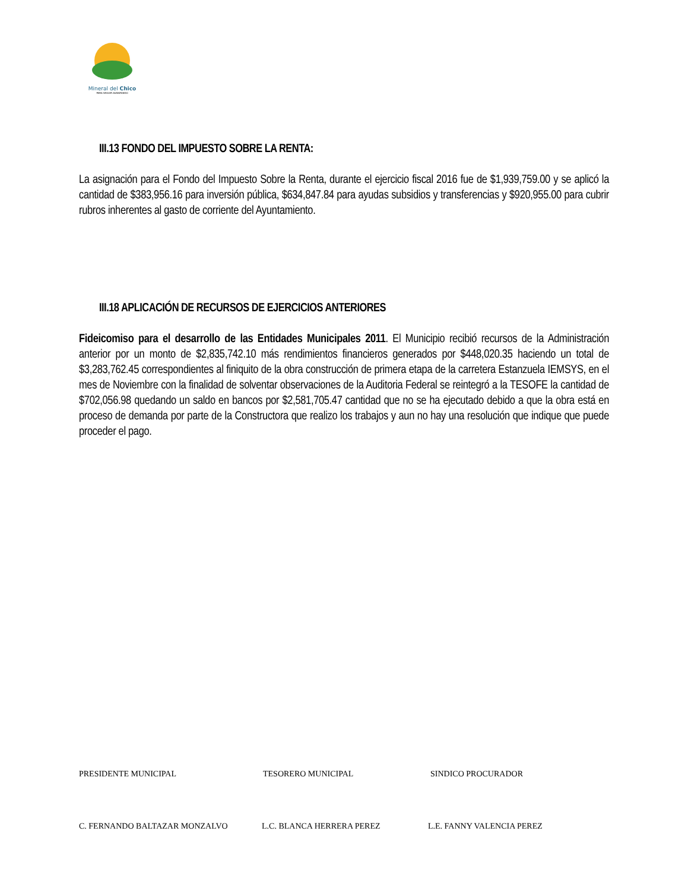Mineral del Chico
PARA SEGUIR AVANZANDO
III.13 FONDO DEL IMPUESTO SOBRE LA RENTA:
La asignación para el Fondo del Impuesto Sobre la Renta, durante el ejercicio fiscal 2016 fue de $1,939,759.00 y se aplicó la cantidad de $383,956.16 para inversión pública, $634,847.84 para ayudas subsidios y transferencias y $920,955.00 para cubrir rubros inherentes al gasto de corriente del Ayuntamiento.
III.18 APLICACIÓN DE RECURSOS DE EJERCICIOS ANTERIORES
Fideicomiso para el desarrollo de las Entidades Municipales 2011. El Municipio recibió recursos de la Administración anterior por un monto de $2,835,742.10 más rendimientos financieros generados por $448,020.35 haciendo un total de $3,283,762.45 correspondientes al finiquito de la obra construcción de primera etapa de la carretera Estanzuela IEMSYS, en el mes de Noviembre con la finalidad de solventar observaciones de la Auditoria Federal se reintegró a la TESOFE la cantidad de $702,056.98 quedando un saldo en bancos por $2,581,705.47 cantidad que no se ha ejecutado debido a que la obra está en proceso de demanda por parte de la Constructora que realizo los trabajos y aun no hay una resolución que indique que puede proceder el pago.
PRESIDENTE MUNICIPAL TESORERO MUNICIPAL SINDICO PROCURADOR
C. FERNANDO BALTAZAR MONZALVO L.C. BLANCA HERRERA PEREZ L.E. FANNY VALENCIA PEREZ